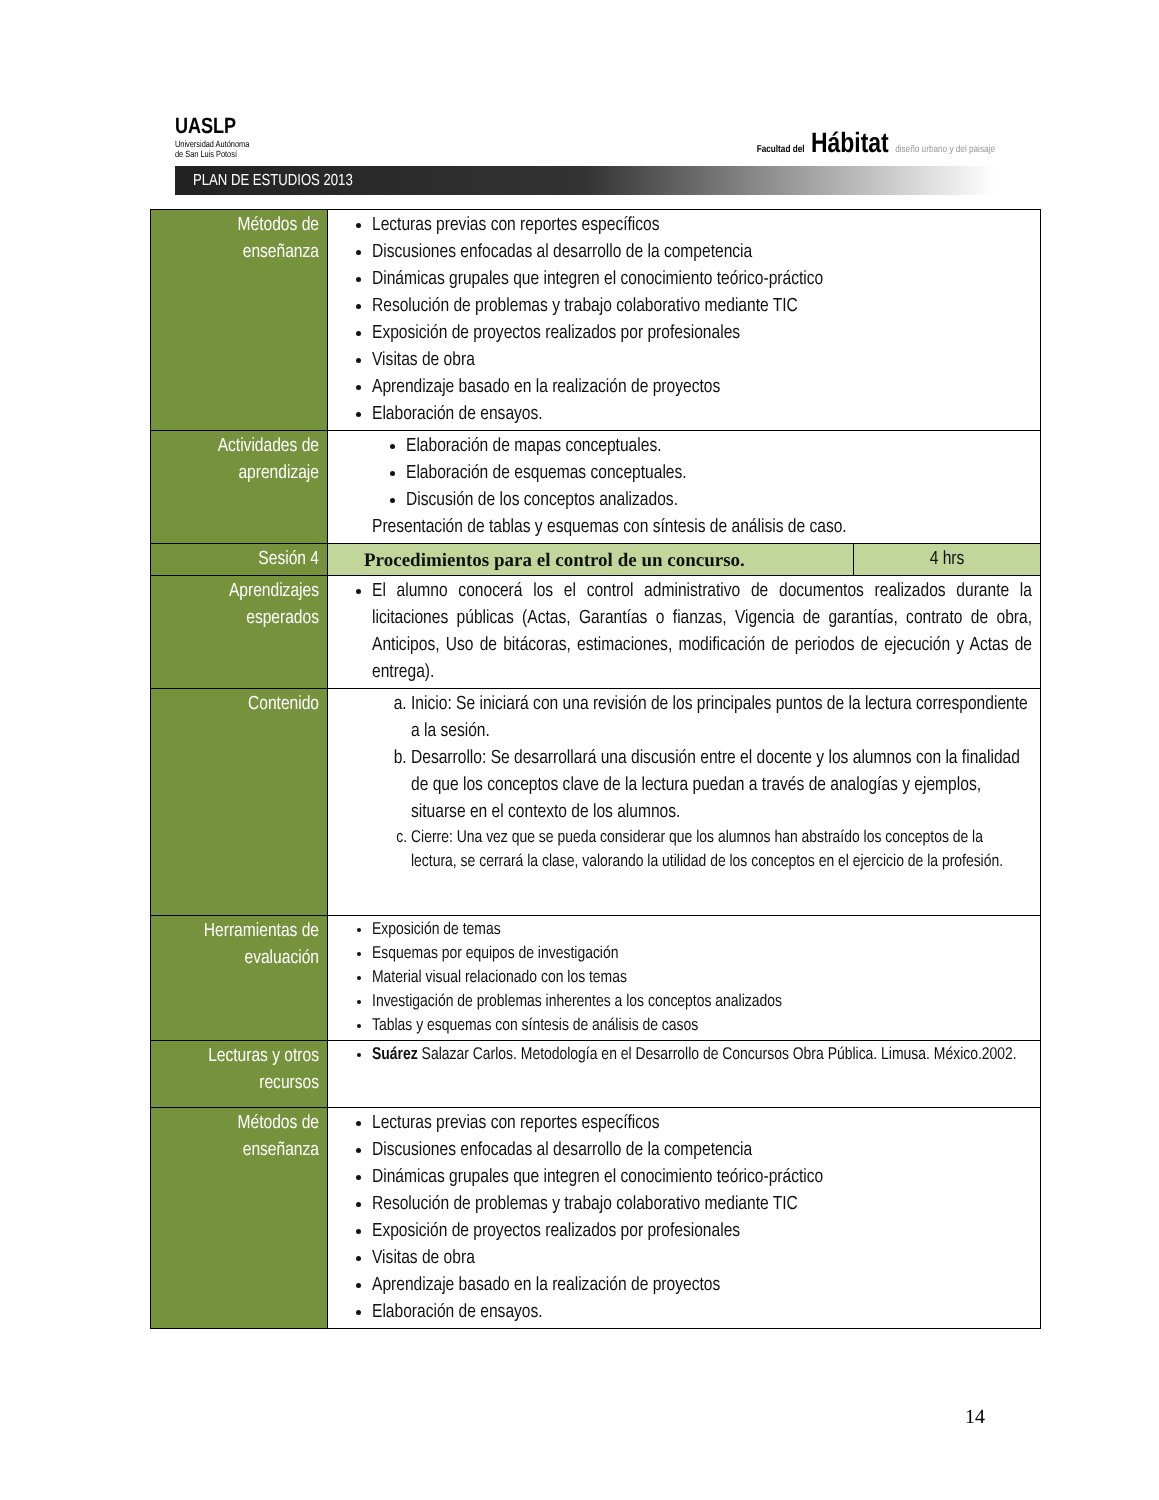UASLP
Universidad Autónoma
de San Luis Potosí
Facultad del Hábitat diseño urbano y del paisaje
PLAN DE ESTUDIOS 2013
| Métodos de enseñanza | Lecturas previas con reportes específicos Discusiones enfocadas al desarrollo de la competencia Dinámicas grupales que integren el conocimiento teórico-práctico Resolución de problemas y trabajo colaborativo mediante TIC Exposición de proyectos realizados por profesionales Visitas de obra Aprendizaje basado en la realización de proyectos Elaboración de ensayos. | |
| Actividades de aprendizaje | Elaboración de mapas conceptuales. Elaboración de esquemas conceptuales. Discusión de los conceptos analizados. Presentación de tablas y esquemas con síntesis de análisis de caso. | |
| Sesión 4 | Procedimientos para el control de un concurso. | 4 hrs |
| Aprendizajes esperados | El alumno conocerá los el control administrativo de documentos realizados durante la licitaciones públicas (Actas, Garantías o fianzas, Vigencia de garantías, contrato de obra, Anticipos, Uso de bitácoras, estimaciones, modificación de periodos de ejecución y Actas de entrega). | |
| Contenido | a. Inicio: Se iniciará con una revisión de los principales puntos de la lectura correspondiente a la sesión. b. Desarrollo: Se desarrollará una discusión entre el docente y los alumnos con la finalidad de que los conceptos clave de la lectura puedan a través de analogías y ejemplos, situarse en el contexto de los alumnos. c. Cierre: Una vez que se pueda considerar que los alumnos han abstraído los conceptos de la lectura, se cerrará la clase, valorando la utilidad de los conceptos en el ejercicio de la profesión. | |
| Herramientas de evaluación | Exposición de temas Esquemas por equipos de investigación Material visual relacionado con los temas Investigación de problemas inherentes a los conceptos analizados Tablas y esquemas con síntesis de análisis de casos | |
| Lecturas y otros recursos | Suárez Salazar Carlos. Metodología en el Desarrollo de Concursos Obra Pública. Limusa. México.2002. | |
| Métodos de enseñanza | Lecturas previas con reportes específicos Discusiones enfocadas al desarrollo de la competencia Dinámicas grupales que integren el conocimiento teórico-práctico Resolución de problemas y trabajo colaborativo mediante TIC Exposición de proyectos realizados por profesionales Visitas de obra Aprendizaje basado en la realización de proyectos Elaboración de ensayos. | |
14